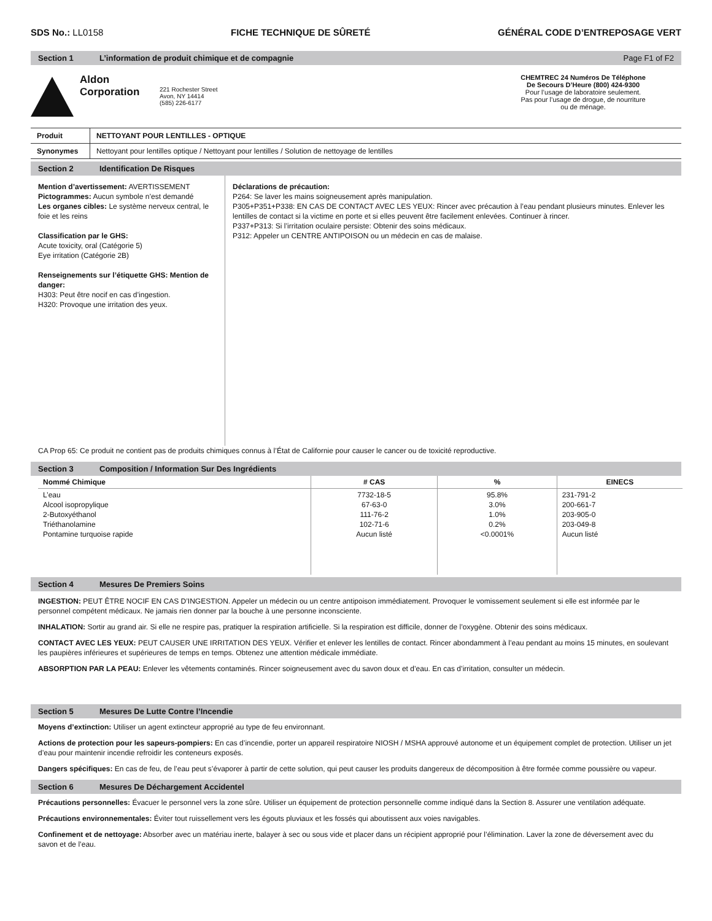SDS No.: LL0158 FICHE TECHNIQUE DE SÛRETÉ GÉNÉRAL CODE D’ENTREPOSAGE VERT
Section 1 L’information de produit chimique et de compagnie Page F1 of F2
Aldon
Corporation
221 Rochester Street
Avon, NY 14414
(585) 226-6177
CHEMTREC 24 Numéros De Téléphone
De Secours D’Heure (800) 424-9300
Pour l’usage de laboratoire seulement.
Pas pour l’usage de drogue, de nourriture
ou de ménage.
Produit NETTOYANT POUR LENTILLES - OPTIQUE
Synonymes Nettoyant pour lentilles optique / Nettoyant pour lentilles / Solution de nettoyage de lentilles
Section 2 Identification De Risques
Mention d’avertissement: AVERTISSEMENT
Pictogrammes: Aucun symbole n’est demandé
Les organes cibles: Le système nerveux central, le foie et les reins
Classification par le GHS:
Acute toxicity, oral (Catégorie 5)
Eye irritation (Catégorie 2B)
Renseignements sur l’étiquette GHS: Mention de danger:
H303: Peut être nocif en cas d’ingestion.
H320: Provoque une irritation des yeux.
Déclarations de précaution:
P264: Se laver les mains soigneusement après manipulation.
P305+P351+P338: EN CAS DE CONTACT AVEC LES YEUX: Rincer avec précaution à l’eau pendant plusieurs minutes. Enlever les lentilles de contact si la victime en porte et si elles peuvent être facilement enlevées. Continuer à rincer.
P337+P313: Si l’irritation oculaire persiste: Obtenir des soins médicaux.
P312: Appeler un CENTRE ANTIPOISON ou un médecin en cas de malaise.
CA Prop 65: Ce produit ne contient pas de produits chimiques connus à l’État de Californie pour causer le cancer ou de toxicité reproductive.
Section 3 Composition / Information Sur Des Ingrédients
| Nommé Chimique | # CAS | % | EINECS |
| --- | --- | --- | --- |
| L’eau Alcool isopropylique 2-Butoxyéthanol Triéthanolamine Pontamine turquoise rapide | 7732-18-5 67-63-0 111-76-2 102-71-6 Aucun listé | 95.8% 3.0% 1.0% 0.2% <0.0001% | 231-791-2 200-661-7 203-905-0 203-049-8 Aucun listé |
Section 4 Mesures De Premiers Soins
INGESTION: PEUT ÊTRE NOCIF EN CAS D’INGESTION. Appeler un médecin ou un centre antipoison immédiatement. Provoquer le vomissement seulement si elle est informée par le personnel compétent médicaux. Ne jamais rien donner par la bouche à une personne inconsciente.
INHALATION: Sortir au grand air. Si elle ne respire pas, pratiquer la respiration artificielle. Si la respiration est difficile, donner de l’oxygène. Obtenir des soins médicaux.
CONTACT AVEC LES YEUX: PEUT CAUSER UNE IRRITATION DES YEUX. Vérifier et enlever les lentilles de contact. Rincer abondamment à l’eau pendant au moins 15 minutes, en soulevant les paupières inférieures et supérieures de temps en temps. Obtenez une attention médicale immédiate.
ABSORPTION PAR LA PEAU: Enlever les vêtements contaminés. Rincer soigneusement avec du savon doux et d’eau. En cas d’irritation, consulter un médecin.
Section 5 Mesures De Lutte Contre l’Incendie
Moyens d’extinction: Utiliser un agent extincteur approprié au type de feu environnant.
Actions de protection pour les sapeurs-pompiers: En cas d’incendie, porter un appareil respiratoire NIOSH / MSHA approuvé autonome et un équipement complet de protection. Utiliser un jet d’eau pour maintenir incendie refroidir les conteneurs exposés.
Dangers spécifiques: En cas de feu, de l’eau peut s’évaporer à partir de cette solution, qui peut causer les produits dangereux de décomposition à être formée comme poussière ou vapeur.
Section 6 Mesures De Déchargement Accidentel
Précautions personnelles: Évacuer le personnel vers la zone sûre. Utiliser un équipement de protection personnelle comme indiqué dans la Section 8. Assurer une ventilation adéquate.
Précautions environnementales: Éviter tout ruissellement vers les égouts pluviaux et les fossés qui aboutissent aux voies navigables.
Confinement et de nettoyage: Absorber avec un matériau inerte, balayer à sec ou sous vide et placer dans un récipient approprié pour l’élimination. Laver la zone de déversement avec du savon et de l’eau.